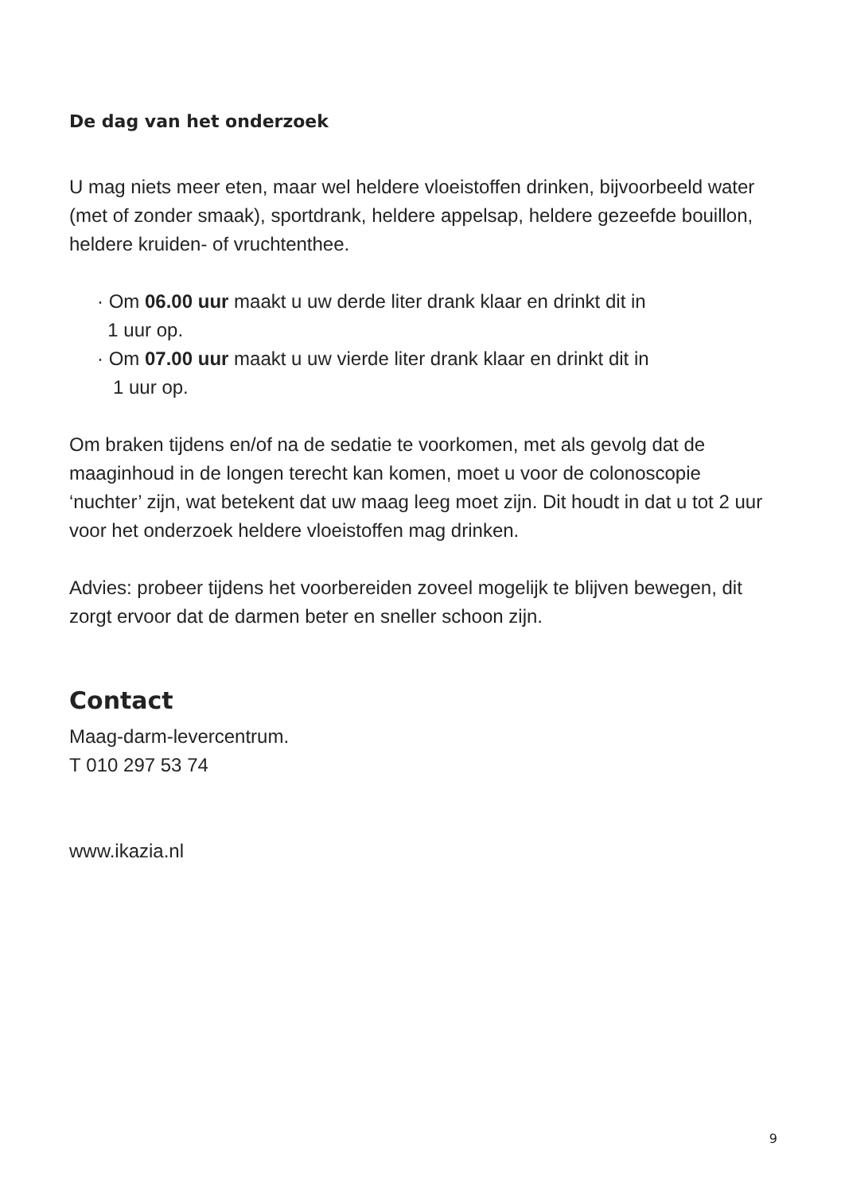De dag van het onderzoek
U mag niets meer eten, maar wel heldere vloeistoffen drinken, bijvoorbeeld water (met of zonder smaak), sportdrank, heldere appelsap, heldere gezeefde bouillon, heldere kruiden- of vruchtenthee.
· Om 06.00 uur maakt u uw derde liter drank klaar en drinkt dit in
1 uur op.
· Om 07.00 uur maakt u uw vierde liter drank klaar en drinkt dit in
1 uur op.
Om braken tijdens en/of na de sedatie te voorkomen, met als gevolg dat de maaginhoud in de longen terecht kan komen, moet u voor de colonoscopie ‘nuchter’ zijn, wat betekent dat uw maag leeg moet zijn. Dit houdt in dat u tot 2 uur voor het onderzoek heldere vloeistoffen mag drinken.
Advies: probeer tijdens het voorbereiden zoveel mogelijk te blijven bewegen, dit zorgt ervoor dat de darmen beter en sneller schoon zijn.
Contact
Maag-darm-levercentrum.
T 010 297 53 74
www.ikazia.nl
9